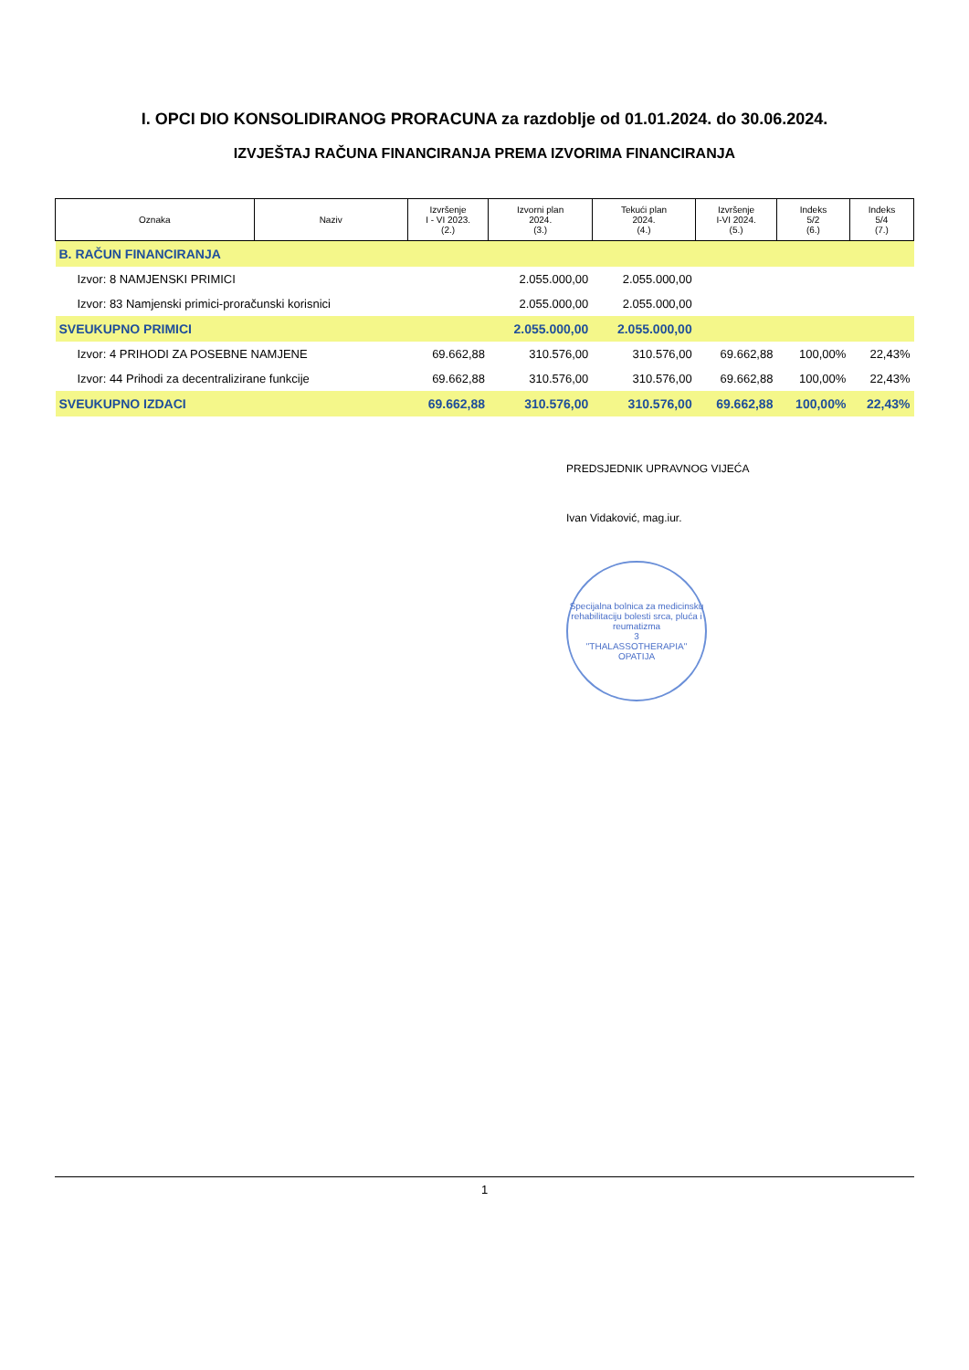I. OPCI DIO KONSOLIDIRANOG PRORACUNA za razdoblje od 01.01.2024. do 30.06.2024.
IZVJEŠTAJ RAČUNA FINANCIRANJA PREMA IZVORIMA FINANCIRANJA
| Oznaka | Naziv | Izvršenje I - VI 2023. (2.) | Izvorni plan 2024. (3.) | Tekući plan 2024. (4.) | Izvršenje I-VI 2024. (5.) | Indeks 5/2 (6.) | Indeks 5/4 (7.) |
| --- | --- | --- | --- | --- | --- | --- | --- |
| B. RAČUN FINANCIRANJA | | | | | | | |
| Izvor: 8 NAMJENSKI PRIMICI | | | 2.055.000,00 | 2.055.000,00 | | | |
| Izvor: 83 Namjenski primici-proračunski korisnici | | | 2.055.000,00 | 2.055.000,00 | | | |
| SVEUKUPNO PRIMICI | | | 2.055.000,00 | 2.055.000,00 | | | |
| Izvor: 4 PRIHODI ZA POSEBNE NAMJENE | | 69.662,88 | 310.576,00 | 310.576,00 | 69.662,88 | 100,00% | 22,43% |
| Izvor: 44 Prihodi za decentralizirane funkcije | | 69.662,88 | 310.576,00 | 310.576,00 | 69.662,88 | 100,00% | 22,43% |
| SVEUKUPNO IZDACI | | 69.662,88 | 310.576,00 | 310.576,00 | 69.662,88 | 100,00% | 22,43% |
PREDSJEDNIK UPRAVNOG VIJEĆA
Ivan Vidaković, mag.iur.
Specijalna bolnica za medicinsku rehabilitaciju bolesti srca, pluća i reumatizma
3
"THALASSOTHERAPIA"
OPATIJA
1